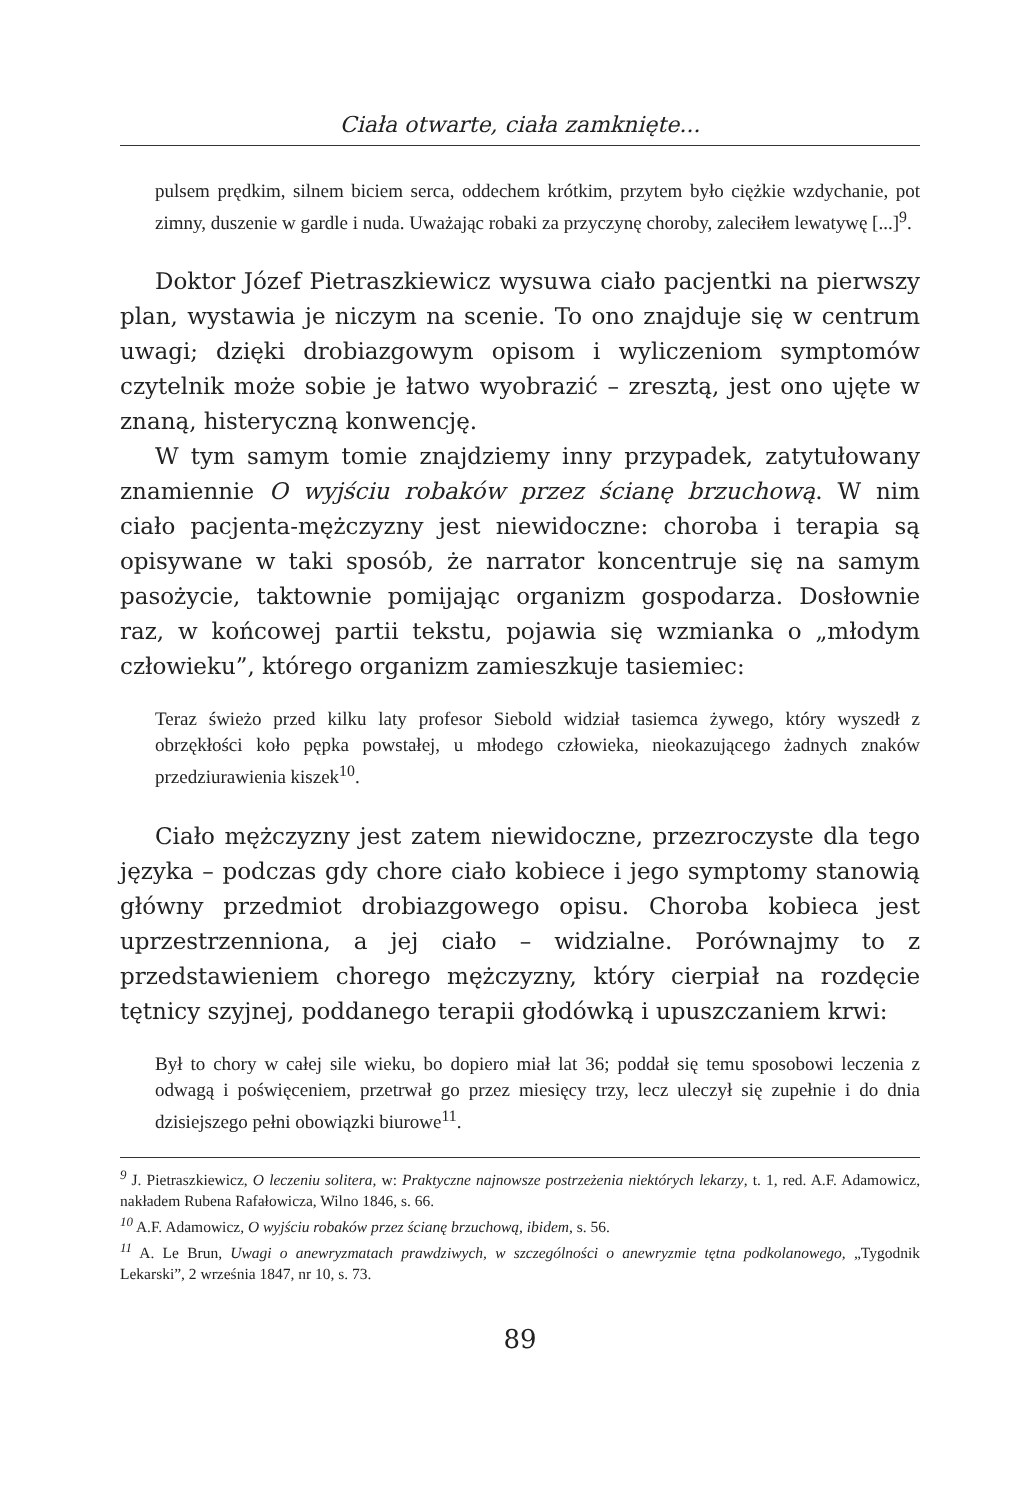Ciała otwarte, ciała zamknięte...
pulsem prędkim, silnem biciem serca, oddechem krótkim, przytem było ciężkie wzdychanie, pot zimny, duszenie w gardle i nuda. Uważając robaki za przyczynę choroby, zaleciłem lewatywę [...]<sup>9</sup>.
Doktor Józef Pietraszkiewicz wysuwa ciało pacjentki na pierwszy plan, wystawia je niczym na scenie. To ono znajduje się w centrum uwagi; dzięki drobiazgowym opisom i wyliczeniom symptomów czytelnik może sobie je łatwo wyobrazić – zresztą, jest ono ujęte w znaną, histeryczną konwencję.
W tym samym tomie znajdziemy inny przypadek, zatytułowany znamiennie O wyjściu robaków przez ścianę brzuchową. W nim ciało pacjenta-mężczyzny jest niewidoczne: choroba i terapia są opisywane w taki sposób, że narrator koncentruje się na samym pasożycie, taktownie pomijając organizm gospodarza. Dosłownie raz, w końcowej partii tekstu, pojawia się wzmianka o „młodym człowieku”, którego organizm zamieszkuje tasiemiec:
Teraz świeżo przed kilku laty profesor Siebold widział tasiemca żywego, który wyszedł z obrzękłości koło pępka powstałej, u młodego człowieka, nieokazującego żadnych znaków przedziurawienia kiszek<sup>10</sup>.
Ciało mężczyzny jest zatem niewidoczne, przezroczyste dla tego języka – podczas gdy chore ciało kobiece i jego symptomy stanowią główny przedmiot drobiazgowego opisu. Choroba kobieca jest uprzestrzenniona, a jej ciało – widzialne. Porównajmy to z przedstawieniem chorego mężczyzny, który cierpiał na rozdęcie tętnicy szyjnej, poddanego terapii głodówką i upuszczaniem krwi:
Był to chory w całej sile wieku, bo dopiero miał lat 36; poddał się temu sposobowi leczenia z odwagą i poświęceniem, przetrwał go przez miesięcy trzy, lecz uleczył się zupełnie i do dnia dzisiejszego pełni obowiązki biurowe<sup>11</sup>.
<sup>9</sup> J. Pietraszkiewicz, O leczeniu solitera, w: Praktyczne najnowsze postrzeżenia niektórych lekarzy, t. 1, red. A.F. Adamowicz, nakładem Rubena Rafałowicza, Wilno 1846, s. 66.
<sup>10</sup> A.F. Adamowicz, O wyjściu robaków przez ścianę brzuchową, ibidem, s. 56.
<sup>11</sup> A. Le Brun, Uwagi o anewryzmatach prawdziwych, w szczególności o anewryzmie tętna podkolanowego, „Tygodnik Lekarski”, 2 września 1847, nr 10, s. 73.
89